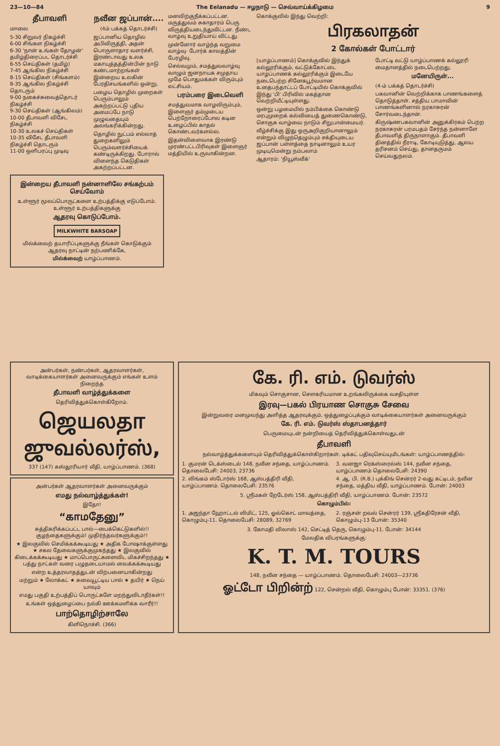23—10—84 The Eelanadu — ஈழநாடு — செவ்வாய்க்கிழமை 9
தீபாவளி
மாலை
5-30 சிறுவர் நிகழ்ச்சி
6-00 சிங்கள நிகழ்ச்சி
6-30 'நான் உங்கள் தோழன்' தமிழ்திரைப்பட தொடர்ச்சி
6-55 செய்திகள் (தமிழ்)
7-45 ஆங்கில நிகழ்ச்சி
8-15 செய்திகள் (சிங்களம்)
8-35 ஆங்கில நிகழ்ச்சி தொடரும்
9-00 நகைச்சுவைத்தொடர் நிகழ்ச்சி
9-30 செய்திகள் (ஆங்கிலம்)
10-00 தீபாவளி விசேட நிகழ்ச்சி
10-30 உலகச் செய்திகள்
10-35 விசேட தீபாவளி நிகழ்ச்சி தொடரும்
11-00 ஒளிபரப்பு முடிவு
நவீன ஜப்பான்....
(4ம் பக்கத் தொடர்ச்சி)
ஜப்பானிய தொழில் அபிவிருத்தி, அதன் பொருளாதார வளர்ச்சி, இரண்டாவது உலக மகாயுத்தத்தின்பின் நாடு கண்டமாற்றங்கள் இன்றைய உலகின் பேரதிசயங்களில் ஒன்று.
பழைய தொழில் முறைகள் பெரும்பாலும் அகற்றப்பட்டு புதிய அமைப்பே நாடு முழுவதையும் அலங்கரிக்கின்றது.
தொழில் நுட்பம் எல்லாத் துறைகளிலும் பெரும்வளர்ச்சியைக் கண்டிருக்கிறது. போரால் விளைந்த கெடுதிகள் அகற்றப்பட்டன.
இன்றைய தீபாவளி நன்னாளிலே சங்கற்பம் செய்வோம்
உள்ளூர் மூலப்பொருட்களை உற்பத்திக்கு எடுப்போம். உள்ளூர் உற்பத்திகளுக்கு
ஆதரவு கொடுப்போம்.
MILKWHITE BARSOAP
மில்க்வைற் தயாரிப்புகளுக்கு நீங்கள் கொடுக்கும் ஆதரவு நாட்டின் நற்பணிக்கே,
மில்க்வைற் யாழ்ப்பாணம்.
மனவிற்குநீக்கப்பட்டன. மருத்துவம் சுகாதாரம் பெரு விருத்தியடைந்துவிட்டன. நீண்ட வாழ்வு உறுதியாய் விட்டது.
முன்னோர் வாழ்ந்த வறுமை வாழ்வு- போர்க் காலத்தின் பேரழிவு.
செல்வமும், சமத்துவவாழ்வு வாழும் ஜனநாயக சமுதாய முமே பொதுமக்கள் விரும்பும் லட்சியம்.
பரம்பரை இடைவெளி
சமத்துவமாக வாழவிரும்பும், இளைஞர் தம்முடைய பெற்றோரைப்போல கடின உழைப்பில் காதல் கொண்டவர்களல்ல.
இதன்விளைவாக இரண்டு முரண்பட்டபிரிவுகள் இளைஞர் மத்தியில் உருவாகின்றன.
கொக்குவில் இந்து வெற்றி:
பிரகலாதன்
2 கோல்கள் போட்டார்
[யாழ்ப்பாணம்] கொக்குவில் இந்துக் கல்லூரிக்கும், வட்டுக்கோட்டை யாழ்ப்பாணக் கல்லூரிக்கும் இடையே நடைபெற்ற சினேகபூர்வமான உதைபந்தாட்டப் போட்டியில் கொக்குவில் இந்து 'பி' பிரிவில் மகத்தான வெற்றியீட்டியுள்ளது.
ஒன்று பழமையில் நம்பிக்கை கொண்டு மரபுமுறைக் கல்வியைத் துணைகொண்டு, சொகுசு வாழ்வை நாடும் சிறுபான்மையர்.
வீழ்ச்சிக்கு இது ஒருஅறிகுறியானாலும் என்றும் விழுந்தெழும்பும் சக்தியுடைய ஜப்பான் பள்ளத்தை நாடினாலும் உயர முடியுமென்று நம்பலாம்
ஆதாரம்: 'நியூஸ்வீக்'
போட்டி வட்டு யாழ்ப்பாணக் கல்லூரி மைதானத்தில் நடைபெற்றது.
மனேயிருள்...
(4-ம் பக்கத் தொடர்ச்சி)
பகவானின் வெற்றிக்காக பாணங்களைத் தொடுத்தாள். சத்திய பாமாவின் பாணங்களினால் நரகாசுரன் சோர்வடைந்தான்.
கிருஷ்ணபகவானின் அனுக்கிரகம் பெற்ற நரகாசுரன் பரமபதம் சேர்ந்த நன்னாளே தீபாவளித் திருநாளாகும். தீபாவளி தினத்தில் நீராடி, கோடியுடுத்து, ஆலய தரிசனம் செய்து, தானதருமம் செய்வதுநலம்.
அன்பர்கள், நண்பர்கள், ஆதரவாளர்கள், வாடிக்கையாளர்கள் அனைவருக்கும் எங்கள் உளம் நிறைந்த
தீபாவளி வாழ்த்துக்களை
தெரிவித்துக்கொள்கிறோம்.
ஜெயலதா ஜுவல்லர்ஸ்,
337 (147) கஸ்தூரியார் வீதி, யாழ்ப்பாணம். (368)
அன்பர்கள் ஆதரவாளர்கள் அனைவருக்கும்
எமது நல்வாழ்த்துக்கள்!
இதோ!
“காமதேனு”
சுத்திகரிக்கப்பட்ட பால்—பைக்கெட்டுகளில்!! குழந்தைகளுக்கும்! முதிர்ந்தவர்களுக்கும்!!
★ இலகுவில் செமிக்கக்கூடியது ★ அதிக போஷாக்குள்ளது ★ சகல தேவைகளுக்குமுகந்தது ★ இலகுவில் கிடைக்கக்கூடியது ★ மாப்பொருட்களைவிட மிகச்சிறந்தது ★ பத்து நாட்கள் வரை பழுதடையாமல் வைக்கக்கூடியது
என்ற உத்தரவாதத்துடன் விற்பனையாகின்றது
மற்றும் ★ லோக்கட் ★ சுவையூட்டிய பால் ★ தயிர் ★ நெய் யாவும்
எமது பகுதி உற்பத்திப் பொருட்களே மறந்துவிடாதீர்கள்!!
உங்கள் ஒத்துழைப்பை நல்கி ஊக்கமளிக்க வாரீர்!!
பாற்தொழிற்சாலே
கிளிநொச்சி. (366)
கே. ரி. எம். டுவர்ஸ்
மிகவும் சொகுசான, சௌகரியமான உறங்கலிருக்கை வசதியுள்ள
இரவு—பகல் பிரயாண சொகுசு சேவை
இன்றுவரை மனமுவந்து அளித்த ஆதரவுக்கும், ஒத்துழைப்புக்கும் வாடிக்கையாளர்கள் அனைவருக்கும்
கே. ரி. எம். டுவர்ஸ் ஸ்தாபனத்தார்
பெருமையுடன் நன்றியைத் தெரிவித்துக்கொள்வதுடன்
தீபாவளி
நல்வாழ்த்துக்களையும் தெரிவித்துக்கொள்கிறார்கள். டிக்கட் பதிவுசெய்யுமிடங்கள்: யாழ்ப்பாணத்தில்:
1. குமரன் டெக்ஸ்டைல் 148, நவீன சந்தை, யாழ்ப்பாணம். தொலைபேசி: 24003, 23736
2. லிங்கம் ஸ்டோர்ஸ் 168, ஆஸ்பத்திரி வீதி, யாழ்ப்பாணம். தொலைபேசி: 23576
3. வனஜா ரெக்ஸ்ரைல்ஸ் 144, நவீன சந்தை, யாழ்ப்பாணம் தொலைபேசி: 24390
4. ஆ. பி. (R.B.) புக்கிங் சென்ரர் 2-வது கட்டிடம், நவீன சந்தை, மத்திய வீதி, யாழ்ப்பாணம். போன்: 24003
5. ஸ்ரீமகள் றேடேர்ஸ் 158, ஆஸ்பத்திரி வீதி, யாழ்ப்பாணம். போன்: 23572
கொழும்பில்:
1. அஜந்தா ஹோட்டல் லிமிட், 125, ஓல்கொட் மாவத்தை, கொழும்பு-11. தொலைபேசி: 28089, 32769
2. ரஞ்சன் றவல் சென்ரர் 139, ஸ்ரீகதிரேசன் வீதி, கொழும்பு-13 போன்: 35340
3. கோமதி விலாஸ் 142, செட்டித் தெரு, கொழும்பு-11. போன்: 34144
மேலதிக விபரங்களுக்கு:
K. T. M. TOURS
148, நவீன சந்தை — யாழ்ப்பாணம். தொலைபேசி: 24003—23736
ஓட்டோ பிறின்ற் 122, சென்றல் வீதி, கொழும்பு போன்: 33351. (376)